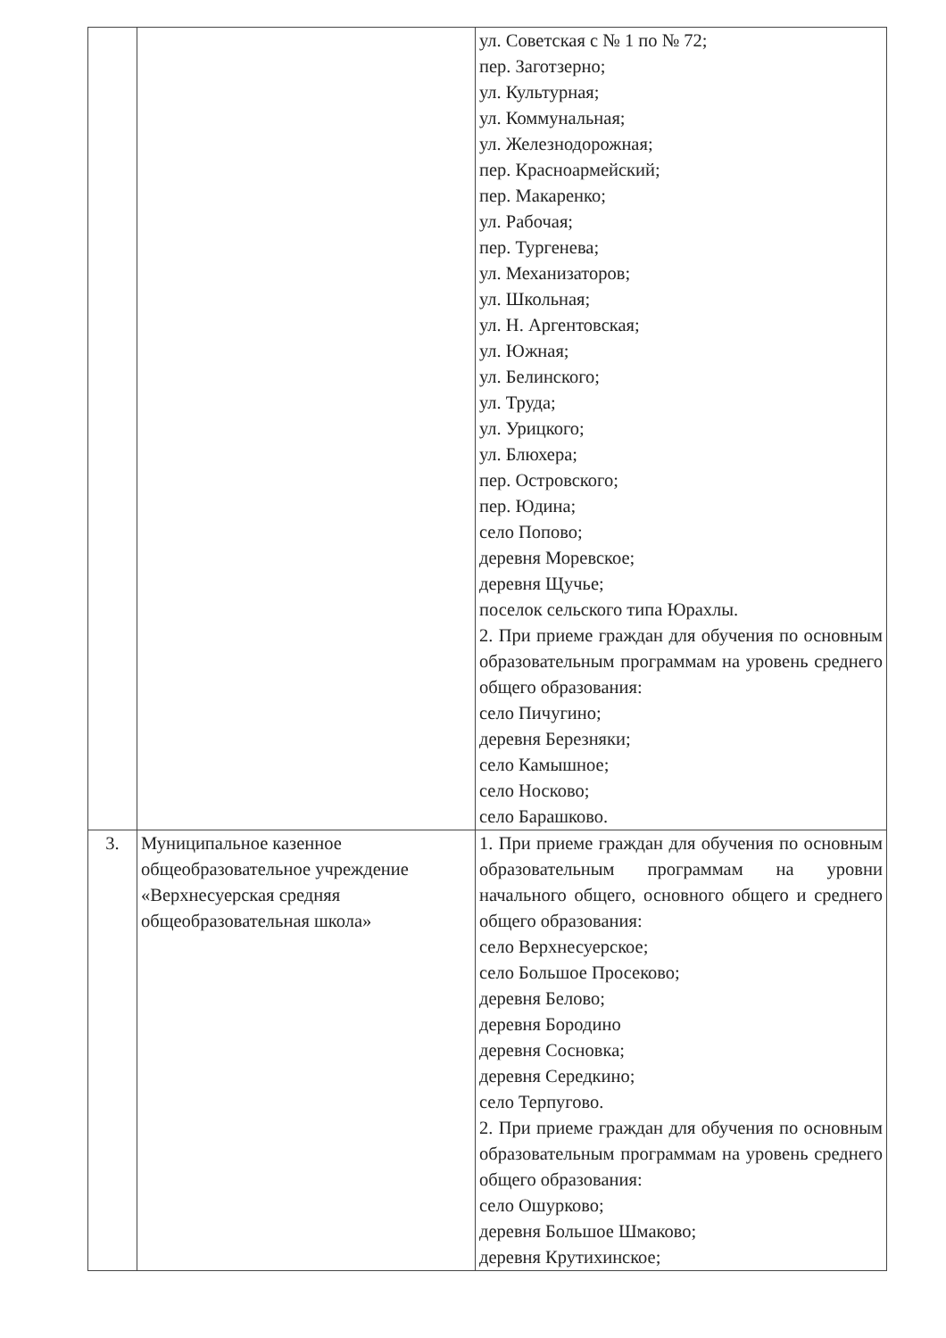| | | ул. Советская с № 1 по № 72; пер. Заготзерно; ул. Культурная; ул. Коммунальная; ул. Железнодорожная; пер. Красноармейский; пер. Макаренко; ул. Рабочая; пер. Тургенева; ул. Механизаторов; ул. Школьная; ул. Н. Аргентовская; ул. Южная; ул. Белинского; ул. Труда; ул. Урицкого; ул. Блюхера; пер. Островского; пер. Юдина; село Попово; деревня Моревское; деревня Щучье; поселок сельского типа Юрахлы. 2. При приеме граждан для обучения по основным образовательным программам на уровень среднего общего образования: село Пичугино; деревня Березняки; село Камышное; село Носково; село Барашково. |
| 3. | Муниципальное казенное общеобразовательное учреждение «Верхнесуерская средняя общеобразовательная школа» | 1. При приеме граждан для обучения по основным образовательным программам на уровни начального общего, основного общего и среднего общего образования: село Верхнесуерское; село Большое Просеково; деревня Белово; деревня Бородино деревня Сосновка; деревня Середкино; село Терпугово. 2. При приеме граждан для обучения по основным образовательным программам на уровень среднего общего образования: село Ошурково; деревня Большое Шмаково; деревня Крутихинское; |